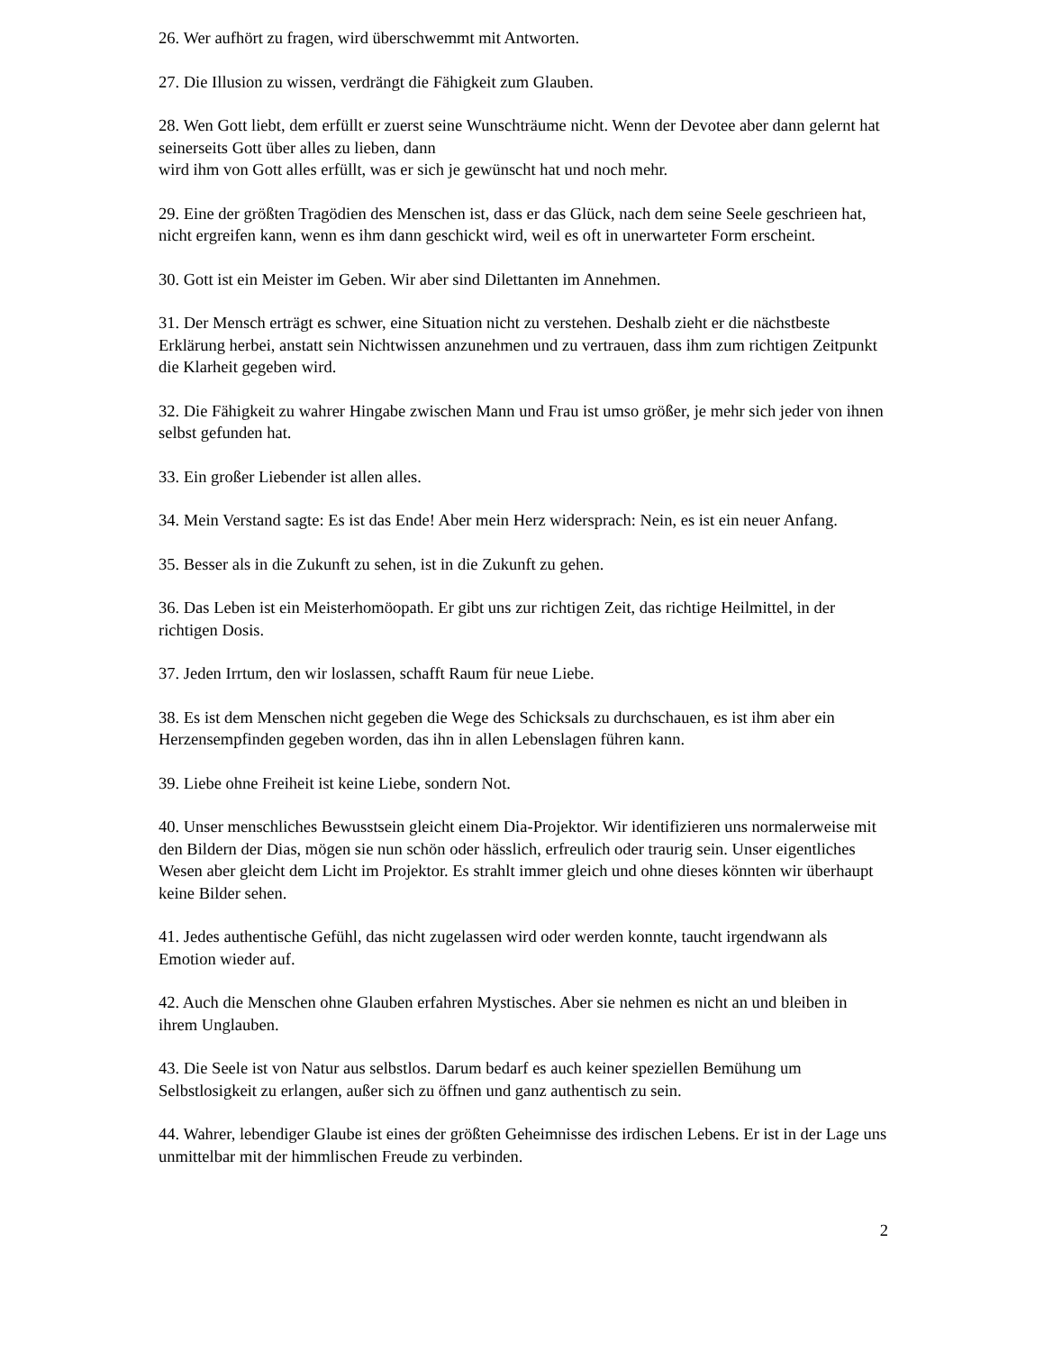26. Wer aufhört zu fragen, wird überschwemmt mit Antworten.
27. Die Illusion zu wissen, verdrängt die Fähigkeit zum Glauben.
28. Wen Gott liebt, dem erfüllt er zuerst seine Wunschträume nicht. Wenn der Devotee aber dann gelernt hat seinerseits Gott über alles zu lieben, dann
wird ihm von Gott alles erfüllt, was er sich je gewünscht hat und noch mehr.
29. Eine der größten Tragödien des Menschen ist, dass er das Glück, nach dem seine Seele geschrieen hat, nicht ergreifen kann, wenn es ihm dann geschickt wird, weil es oft in unerwarteter Form erscheint.
30. Gott ist ein Meister im Geben. Wir aber sind Dilettanten im Annehmen.
31. Der Mensch erträgt es schwer, eine Situation nicht zu verstehen. Deshalb zieht er die nächstbeste Erklärung herbei, anstatt sein Nichtwissen anzunehmen und zu vertrauen, dass ihm zum richtigen Zeitpunkt die Klarheit gegeben wird.
32. Die Fähigkeit zu wahrer Hingabe zwischen Mann und Frau ist umso größer, je mehr sich jeder von ihnen selbst gefunden hat.
33. Ein großer Liebender ist allen alles.
34. Mein Verstand sagte: Es ist das Ende! Aber mein Herz widersprach: Nein, es ist ein neuer Anfang.
35. Besser als in die Zukunft zu sehen, ist in die Zukunft zu gehen.
36. Das Leben ist ein Meisterhomöopath. Er gibt uns zur richtigen Zeit, das richtige Heilmittel, in der richtigen Dosis.
37. Jeden Irrtum, den wir loslassen, schafft Raum für neue Liebe.
38. Es ist dem Menschen nicht gegeben die Wege des Schicksals zu durchschauen, es ist ihm aber ein Herzensempfinden gegeben worden, das ihn in allen Lebenslagen führen kann.
39. Liebe ohne Freiheit ist keine Liebe, sondern Not.
40. Unser menschliches Bewusstsein gleicht einem Dia-Projektor. Wir identifizieren uns normalerweise mit den Bildern der Dias, mögen sie nun schön oder hässlich, erfreulich oder traurig sein. Unser eigentliches Wesen aber gleicht dem Licht im Projektor. Es strahlt immer gleich und ohne dieses könnten wir überhaupt keine Bilder sehen.
41. Jedes authentische Gefühl, das nicht zugelassen wird oder werden konnte, taucht irgendwann als Emotion wieder auf.
42. Auch die Menschen ohne Glauben erfahren Mystisches. Aber sie nehmen es nicht an und bleiben in ihrem Unglauben.
43. Die Seele ist von Natur aus selbstlos. Darum bedarf es auch keiner speziellen Bemühung um Selbstlosigkeit zu erlangen, außer sich zu öffnen und ganz authentisch zu sein.
44. Wahrer, lebendiger Glaube ist eines der größten Geheimnisse des irdischen Lebens. Er ist in der Lage uns unmittelbar mit der himmlischen Freude zu verbinden.
2